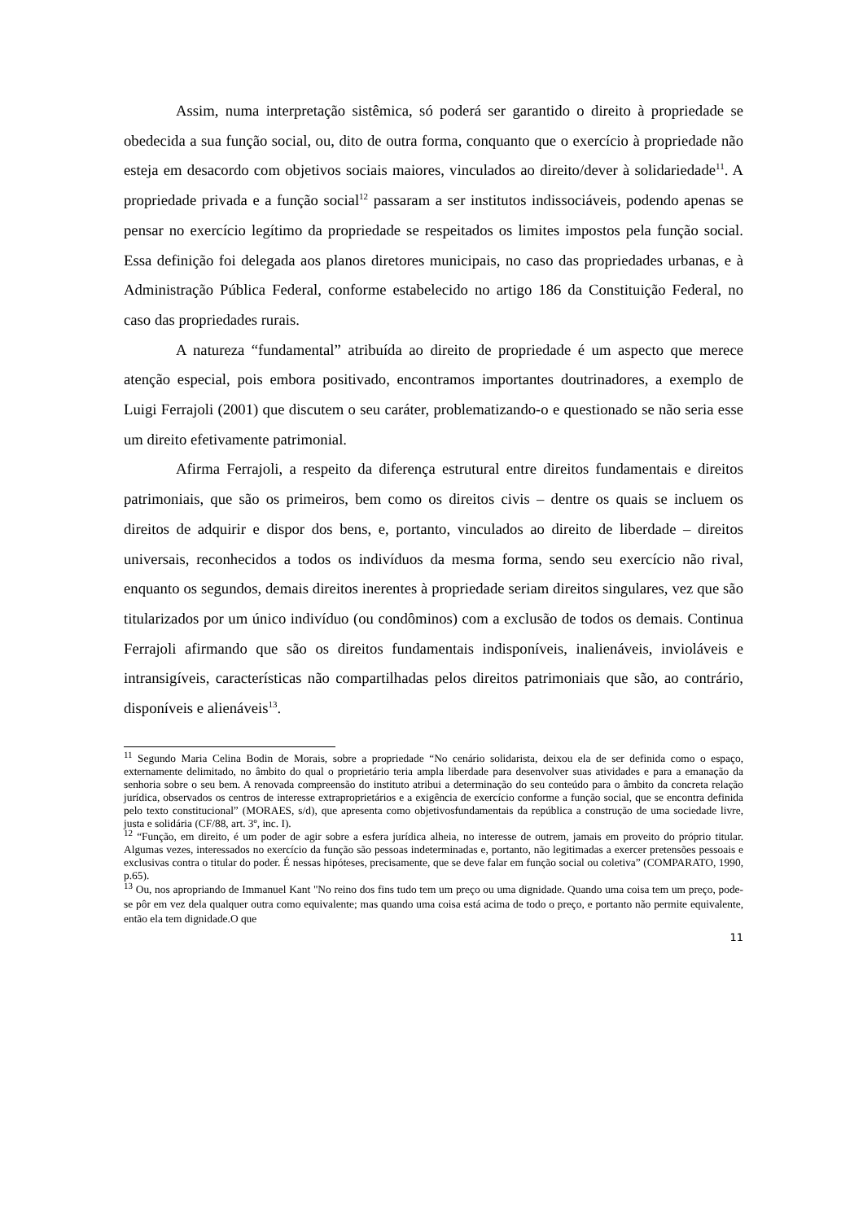Assim, numa interpretação sistêmica, só poderá ser garantido o direito à propriedade se obedecida a sua função social, ou, dito de outra forma, conquanto que o exercício à propriedade não esteja em desacordo com objetivos sociais maiores, vinculados ao direito/dever à solidariedade<sup>11</sup>. A propriedade privada e a função social<sup>12</sup> passaram a ser institutos indissociáveis, podendo apenas se pensar no exercício legítimo da propriedade se respeitados os limites impostos pela função social. Essa definição foi delegada aos planos diretores municipais, no caso das propriedades urbanas, e à Administração Pública Federal, conforme estabelecido no artigo 186 da Constituição Federal, no caso das propriedades rurais.
A natureza “fundamental” atribuída ao direito de propriedade é um aspecto que merece atenção especial, pois embora positivado, encontramos importantes doutrinadores, a exemplo de Luigi Ferrajoli (2001) que discutem o seu caráter, problematizando-o e questionado se não seria esse um direito efetivamente patrimonial.
Afirma Ferrajoli, a respeito da diferença estrutural entre direitos fundamentais e direitos patrimoniais, que são os primeiros, bem como os direitos civis – dentre os quais se incluem os direitos de adquirir e dispor dos bens, e, portanto, vinculados ao direito de liberdade – direitos universais, reconhecidos a todos os indivíduos da mesma forma, sendo seu exercício não rival, enquanto os segundos, demais direitos inerentes à propriedade seriam direitos singulares, vez que são titularizados por um único indivíduo (ou condôminos) com a exclusão de todos os demais. Continua Ferrajoli afirmando que são os direitos fundamentais indisponíveis, inalienáveis, invioláveis e intransigíveis, características não compartilhadas pelos direitos patrimoniais que são, ao contrário, disponíveis e alienáveis<sup>13</sup>.
<sup>11</sup> Segundo Maria Celina Bodin de Morais, sobre a propriedade “No cenário solidarista, deixou ela de ser definida como o espaço, externamente delimitado, no âmbito do qual o proprietário teria ampla liberdade para desenvolver suas atividades e para a emanação da senhoria sobre o seu bem. A renovada compreensão do instituto atribui a determinação do seu conteúdo para o âmbito da concreta relação jurídica, observados os centros de interesse extraproprietários e a exigência de exercício conforme a função social, que se encontra definida pelo texto constitucional” (MORAES, s/d), que apresenta como objetivosfundamentais da república a construção de uma sociedade livre, justa e solidária (CF/88, art. 3º, inc. I).
<sup>12</sup> “Função, em direito, é um poder de agir sobre a esfera jurídica alheia, no interesse de outrem, jamais em proveito do próprio titular. Algumas vezes, interessados no exercício da função são pessoas indeterminadas e, portanto, não legitimadas a exercer pretensões pessoais e exclusivas contra o titular do poder. É nessas hipóteses, precisamente, que se deve falar em função social ou coletiva” (COMPARATO, 1990, p.65).
<sup>13</sup> Ou, nos apropriando de Immanuel Kant "No reino dos fins tudo tem um preço ou uma dignidade. Quando uma coisa tem um preço, pode-se pôr em vez dela qualquer outra como equivalente; mas quando uma coisa está acima de todo o preço, e portanto não permite equivalente, então ela tem dignidade.O que
11